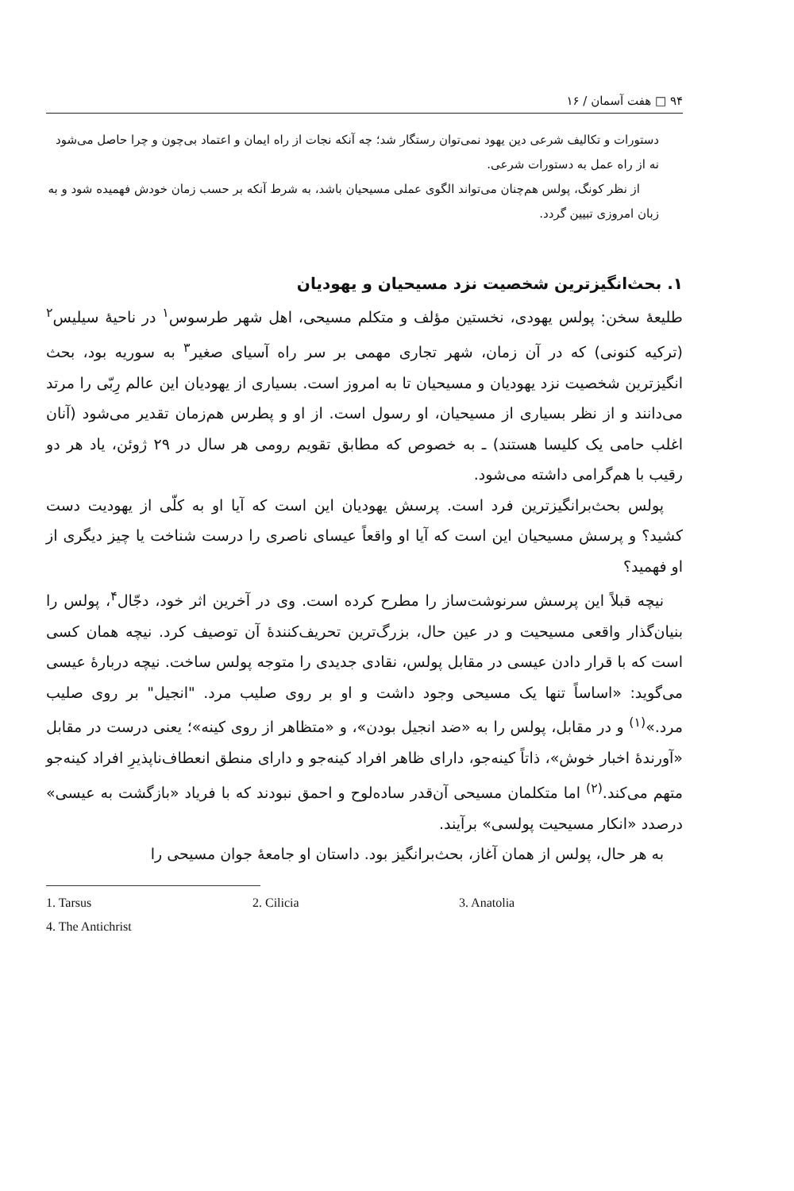۹۴ □ هفت آسمان / ۱۶
دستورات و تکالیف شرعی دین یهود نمی‌توان رستگار شد؛ چه آنکه نجات از راه ایمان و اعتماد بی‌چون و چرا حاصل می‌شود نه از راه عمل به دستورات شرعی.
از نظر کونگ، پولس هم‌چنان می‌تواند الگوی عملی مسیحیان باشد، به شرط آنکه بر حسب زمان خودش فهمیده شود و به زبان امروزی تبیین گردد.
۱. بحث‌انگیزترین شخصیت نزد مسیحیان و یهودیان
طلیعهٔ سخن: پولس یهودی، نخستین مؤلف و متکلم مسیحی، اهل شهر طرسوس<sup>۱</sup> در ناحیهٔ سیلیس<sup>۲</sup> (ترکیه کنونی) که در آن زمان، شهر تجاری مهمی بر سر راه آسیای صغیر<sup>۳</sup> به سوریه بود، بحث انگیزترین شخصیت نزد یهودیان و مسیحیان تا به امروز است. بسیاری از یهودیان این عالم رِبّی را مرتد می‌دانند و از نظر بسیاری از مسیحیان، او رسول است. از او و پطرس هم‌زمان تقدیر می‌شود (آنان اغلب حامی یک کلیسا هستند) ـ به خصوص که مطابق تقویم رومی هر سال در ۲۹ ژوئن، یاد هر دو رقیب با هم‌گرامی داشته می‌شود.
پولس بحث‌برانگیزترین فرد است. پرسش یهودیان این است که آیا او به کلّی از یهودیت دست کشید؟ و پرسش مسیحیان این است که آیا او واقعاً عیسای ناصری را درست شناخت یا چیز دیگری از او فهمید؟
نیچه قبلاً این پرسش سرنوشت‌ساز را مطرح کرده است. وی در آخرین اثر خود، دجّال<sup>۴</sup>، پولس را بنیان‌گذار واقعی مسیحیت و در عین حال، بزرگ‌ترین تحریف‌کنندهٔ آن توصیف کرد. نیچه همان کسی است که با قرار دادن عیسی در مقابل پولس، نقادی جدیدی را متوجه پولس ساخت. نیچه دربارهٔ عیسی می‌گوید: «اساساً تنها یک مسیحی وجود داشت و او بر روی صلیب مرد. "انجیل" بر روی صلیب مرد.»<sup>(۱)</sup> و در مقابل، پولس را به «ضد انجیل بودن»، و «متظاهر از روی کینه»؛ یعنی درست در مقابل «آورندهٔ اخبار خوش»، ذاتاً کینه‌جو، دارای ظاهر افراد کینه‌جو و دارای منطق انعطاف‌ناپذیرِ افراد کینه‌جو متهم می‌کند.<sup>(۲)</sup> اما متکلمان مسیحی آن‌قدر ساده‌لوح و احمق نبودند که با فریاد «بازگشت به عیسی» درصدد «انکار مسیحیت پولسی» برآیند.
به هر حال، پولس از همان آغاز، بحث‌برانگیز بود. داستان او جامعهٔ جوان مسیحی را
1. Tarsus 2. Cilicia 3. Anatolia
4. The Antichrist